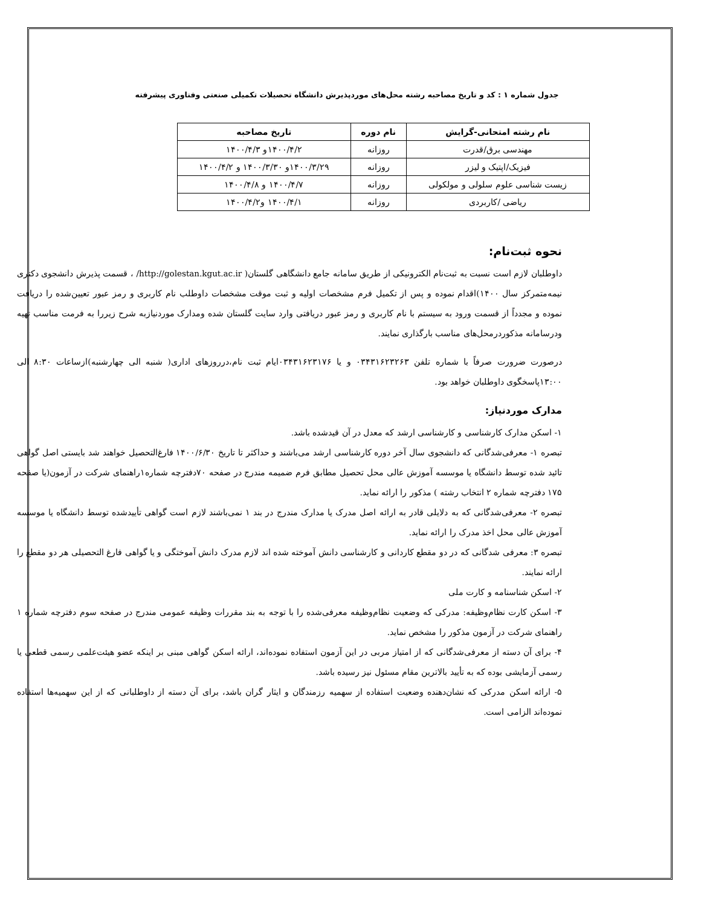جدول شماره ۱ : کد و تاریخ مصاحبه رشته محل‌های موردپذیرش دانشگاه تحصیلات تکمیلی صنعتی وفناوری پیشرفته
| نام رشته امتحانی-گرایش | نام دوره | تاریخ مصاحبه |
| --- | --- | --- |
| مهندسی برق/قدرت | روزانه | ۱۴۰۰/۴/۲و ۱۴۰۰/۴/۳ |
| فیزیک/اپتیک و لیزر | روزانه | ۱۴۰۰/۳/۲۹و ۱۴۰۰/۳/۳۰ و ۱۴۰۰/۴/۲ |
| زیست شناسی علوم سلولی و مولکولی | روزانه | ۱۴۰۰/۴/۷ و ۱۴۰۰/۴/۸ |
| ریاضی /کاربردی | روزانه | ۱۴۰۰/۴/۱ و۱۴۰۰/۴/۲ |
نحوه ثبت‌نام:
داوطلبان لازم است نسبت به ثبت‌نام الکترونیکی از طریق سامانه جامع دانشگاهی گلستان( http://golestan.kgut.ac.ir/ ، قسمت پذیرش دانشجوی دکتری نیمه‌متمرکز سال ۱۴۰۰)اقدام نموده و پس از تکمیل فرم مشخصات اولیه و ثبت موقت مشخصات داوطلب نام کاربری و رمز عبور تعیین‌شده را دریافت نموده و مجدداً از قسمت ورود به سیستم با نام کاربری و رمز عبور دریافتی وارد سایت گلستان شده ومدارک موردنیازبه شرح زیررا به فرمت مناسب تهیه ودرسامانه مذکوردرمحل‌های مناسب بارگذاری نمایند.
درصورت ضرورت صرفاً با شماره تلفن ۰۳۴۳۱۶۲۳۲۶۳ و یا ۰۳۴۳۱۶۲۳۱۷۶ایام ثبت نام،درروزهای اداری( شنبه الی چهارشنبه)ازساعات ۸:۳۰ الی ۱۳:۰۰پاسخگوی داوطلبان خواهد بود.
مدارک موردنیاز:
۱- اسکن مدارک کارشناسی و کارشناسی ارشد که معدل در آن قیدشده باشد.
تبصره ۱- معرفی‌شدگانی که دانشجوی سال آخر دوره کارشناسی ارشد می‌باشند و حداکثر تا تاریخ ۱۴۰۰/۶/۳۰ فارغ‌التحصیل خواهند شد بایستی اصل گواهی تائید شده توسط دانشگاه یا موسسه آموزش عالی محل تحصیل مطابق فرم ضمیمه مندرج در صفحه ۷۰دفترچه شماره۱راهنمای شرکت در آزمون(یا صفحه ۱۷۵ دفترچه شماره ۲ انتخاب رشته ) مذکور را ارائه نماید.
تبصره ۲- معرفی‌شدگانی که به دلایلی قادر به ارائه اصل مدرک یا مدارک مندرج در بند ۱ نمی‌باشند لازم است گواهی تأییدشده توسط دانشگاه یا موسسه آموزش عالی محل اخذ مدرک را ارائه نماید.
تبصره ۳: معرفی شدگانی که در دو مقطع کاردانی و کارشناسی دانش آموخته شده اند لازم مدرک دانش آموختگی و یا گواهی فارغ التحصیلی هر دو مقطع را ارائه نمایند.
۲- اسکن شناسنامه و کارت ملی
۳- اسکن کارت نظام‌وظیفه: مدرکی که وضعیت نظام‌وظیفه معرفی‌شده را با توجه به بند مقررات وظیفه عمومی مندرج در صفحه سوم دفترچه شماره ۱ راهنمای شرکت در آزمون مذکور را مشخص نماید.
۴- برای آن دسته از معرفی‌شدگانی که از امتیاز مربی در این آزمون استفاده نموده‌اند، ارائه اسکن گواهی مبنی بر اینکه عضو هیئت‌علمی رسمی قطعی یا رسمی آزمایشی بوده که به تأیید بالاترین مقام مسئول نیز رسیده باشد.
۵- ارائه اسکن مدرکی که نشان‌دهنده وضعیت استفاده از سهمیه رزمندگان و ایثار گران باشد، برای آن دسته از داوطلبانی که از این سهمیه‌ها استفاده نموده‌اند الزامی است.